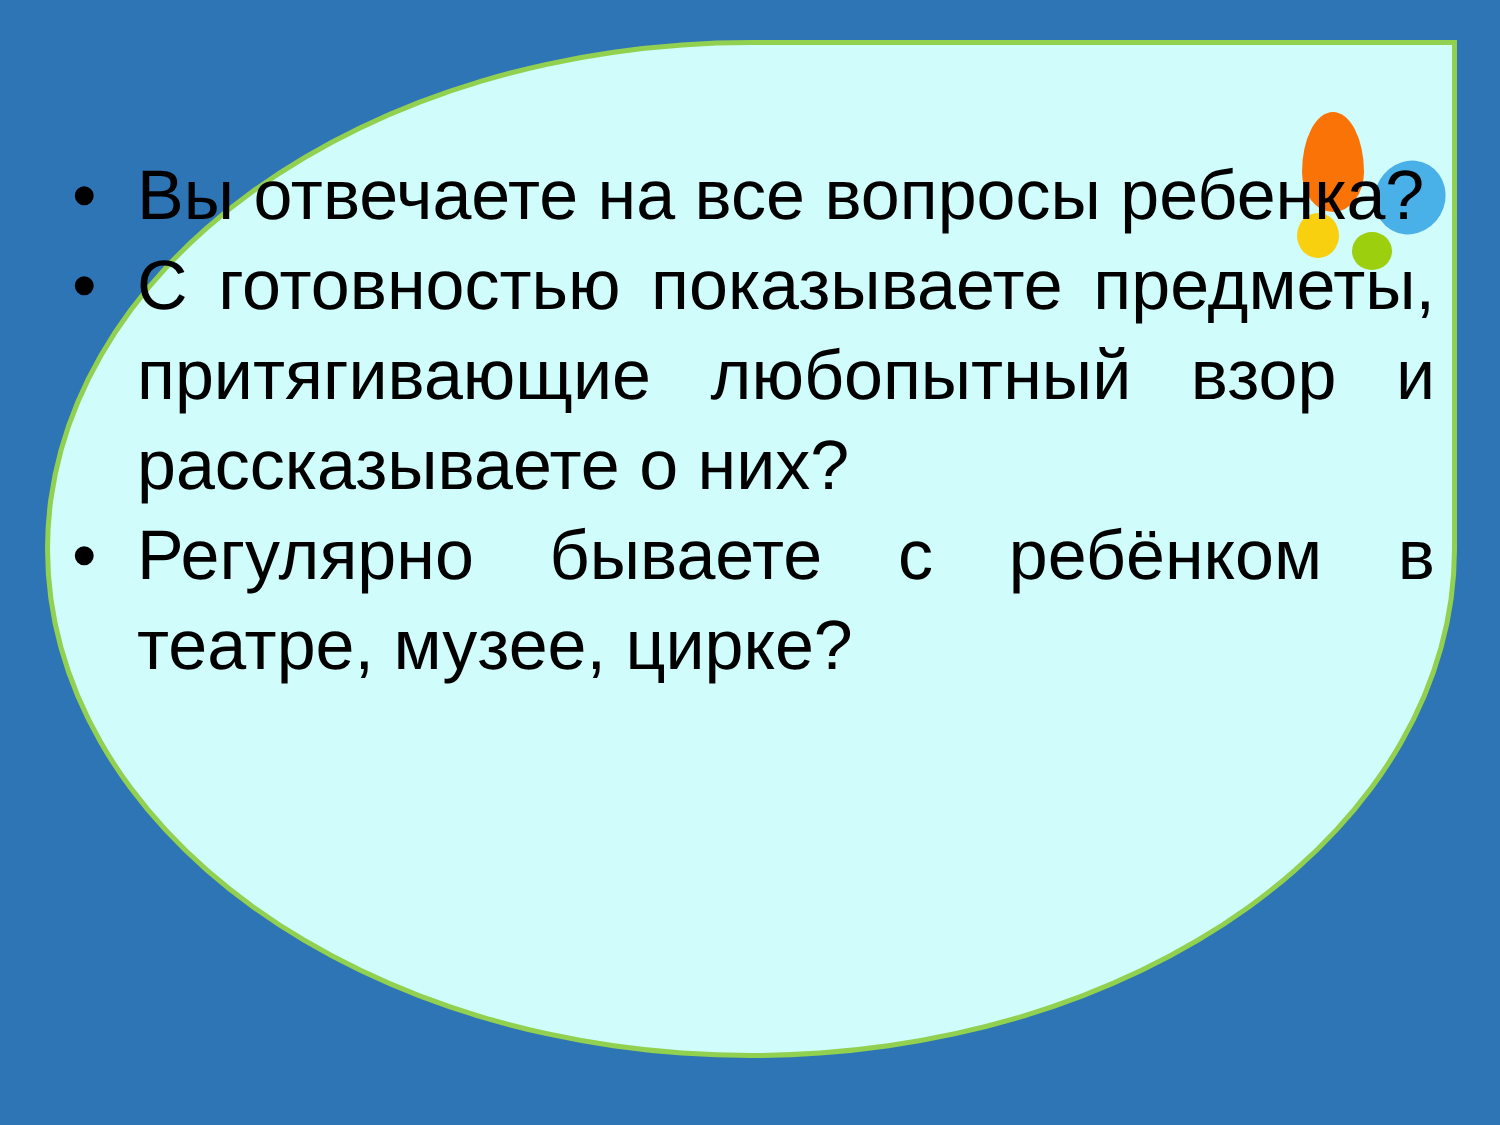• Вы отвечаете на все вопросы ребенка?
• С готовностью показываете предметы, притягивающие любопытный взор и рассказываете о них?
• Регулярно бываете с ребёнком в театре, музее, цирке?